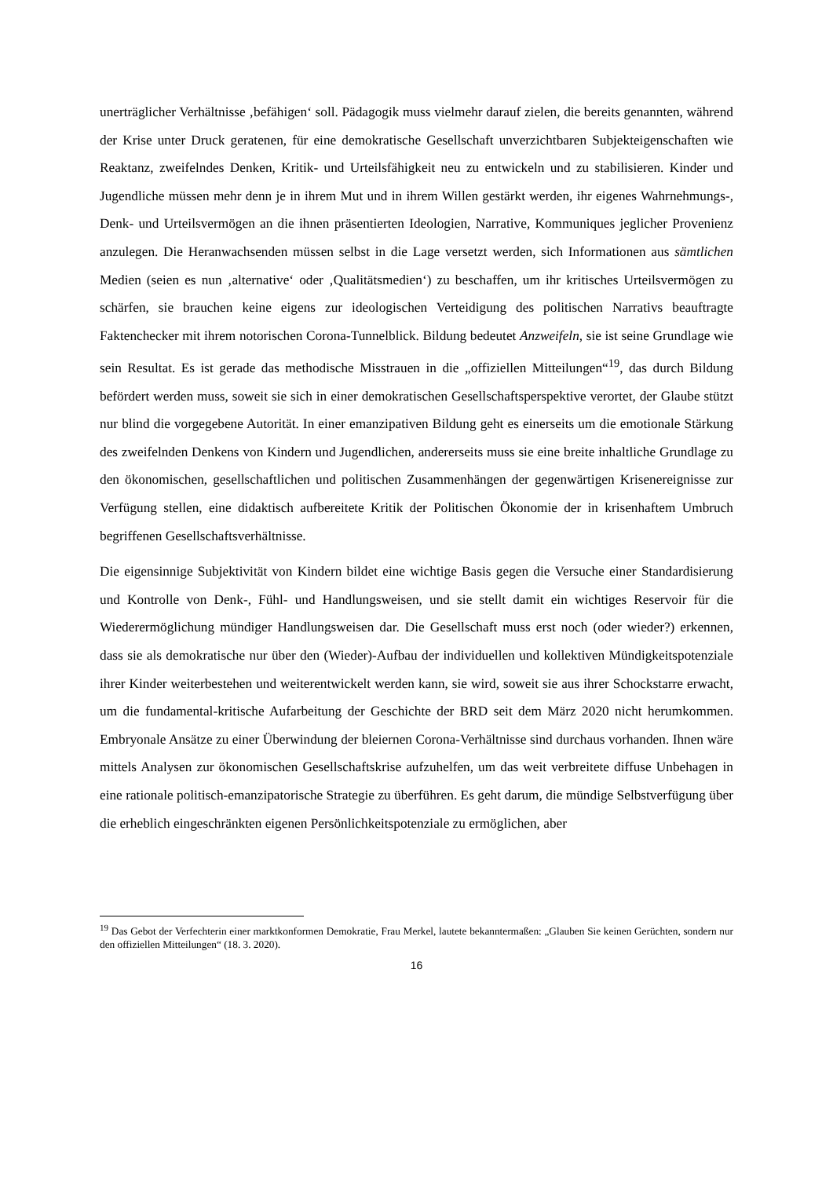unerträglicher Verhältnisse ‚befähigen‘ soll. Pädagogik muss vielmehr darauf zielen, die bereits genannten, während der Krise unter Druck geratenen, für eine demokratische Gesellschaft unverzichtbaren Subjekteigenschaften wie Reaktanz, zweifelndes Denken, Kritik- und Urteilsfähigkeit neu zu entwickeln und zu stabilisieren. Kinder und Jugendliche müssen mehr denn je in ihrem Mut und in ihrem Willen gestärkt werden, ihr eigenes Wahrnehmungs-, Denk- und Urteilsvermögen an die ihnen präsentierten Ideologien, Narrative, Kommuniques jeglicher Provenienz anzulegen. Die Heranwachsenden müssen selbst in die Lage versetzt werden, sich Informationen aus sämtlichen Medien (seien es nun ‚alternative‘ oder ‚Qualitätsmedien‘) zu beschaffen, um ihr kritisches Urteilsvermögen zu schärfen, sie brauchen keine eigens zur ideologischen Verteidigung des politischen Narrativs beauftragte Faktenchecker mit ihrem notorischen Corona-Tunnelblick. Bildung bedeutet Anzweifeln, sie ist seine Grundlage wie sein Resultat. Es ist gerade das methodische Misstrauen in die „offiziellen Mitteilungen“<sup>19</sup>, das durch Bildung befördert werden muss, soweit sie sich in einer demokratischen Gesellschaftsperspektive verortet, der Glaube stützt nur blind die vorgegebene Autorität. In einer emanzipativen Bildung geht es einerseits um die emotionale Stärkung des zweifelnden Denkens von Kindern und Jugendlichen, andererseits muss sie eine breite inhaltliche Grundlage zu den ökonomischen, gesellschaftlichen und politischen Zusammenhängen der gegenwärtigen Krisenereignisse zur Verfügung stellen, eine didaktisch aufbereitete Kritik der Politischen Ökonomie der in krisenhaftem Umbruch begriffenen Gesellschaftsverhältnisse.
Die eigensinnige Subjektivität von Kindern bildet eine wichtige Basis gegen die Versuche einer Standardisierung und Kontrolle von Denk-, Fühl- und Handlungsweisen, und sie stellt damit ein wichtiges Reservoir für die Wiederermöglichung mündiger Handlungsweisen dar. Die Gesellschaft muss erst noch (oder wieder?) erkennen, dass sie als demokratische nur über den (Wieder)-Aufbau der individuellen und kollektiven Mündigkeitspotenziale ihrer Kinder weiterbestehen und weiterentwickelt werden kann, sie wird, soweit sie aus ihrer Schockstarre erwacht, um die fundamental-kritische Aufarbeitung der Geschichte der BRD seit dem März 2020 nicht herumkommen. Embryonale Ansätze zu einer Überwindung der bleiernen Corona-Verhältnisse sind durchaus vorhanden. Ihnen wäre mittels Analysen zur ökonomischen Gesellschaftskrise aufzuhelfen, um das weit verbreitete diffuse Unbehagen in eine rationale politisch-emanzipatorische Strategie zu überführen. Es geht darum, die mündige Selbstverfügung über die erheblich eingeschränkten eigenen Persönlichkeitspotenziale zu ermöglichen, aber
<sup>19</sup> Das Gebot der Verfechterin einer marktkonformen Demokratie, Frau Merkel, lautete bekanntermaßen: „Glauben Sie keinen Gerüchten, sondern nur den offiziellen Mitteilungen“ (18. 3. 2020).
16